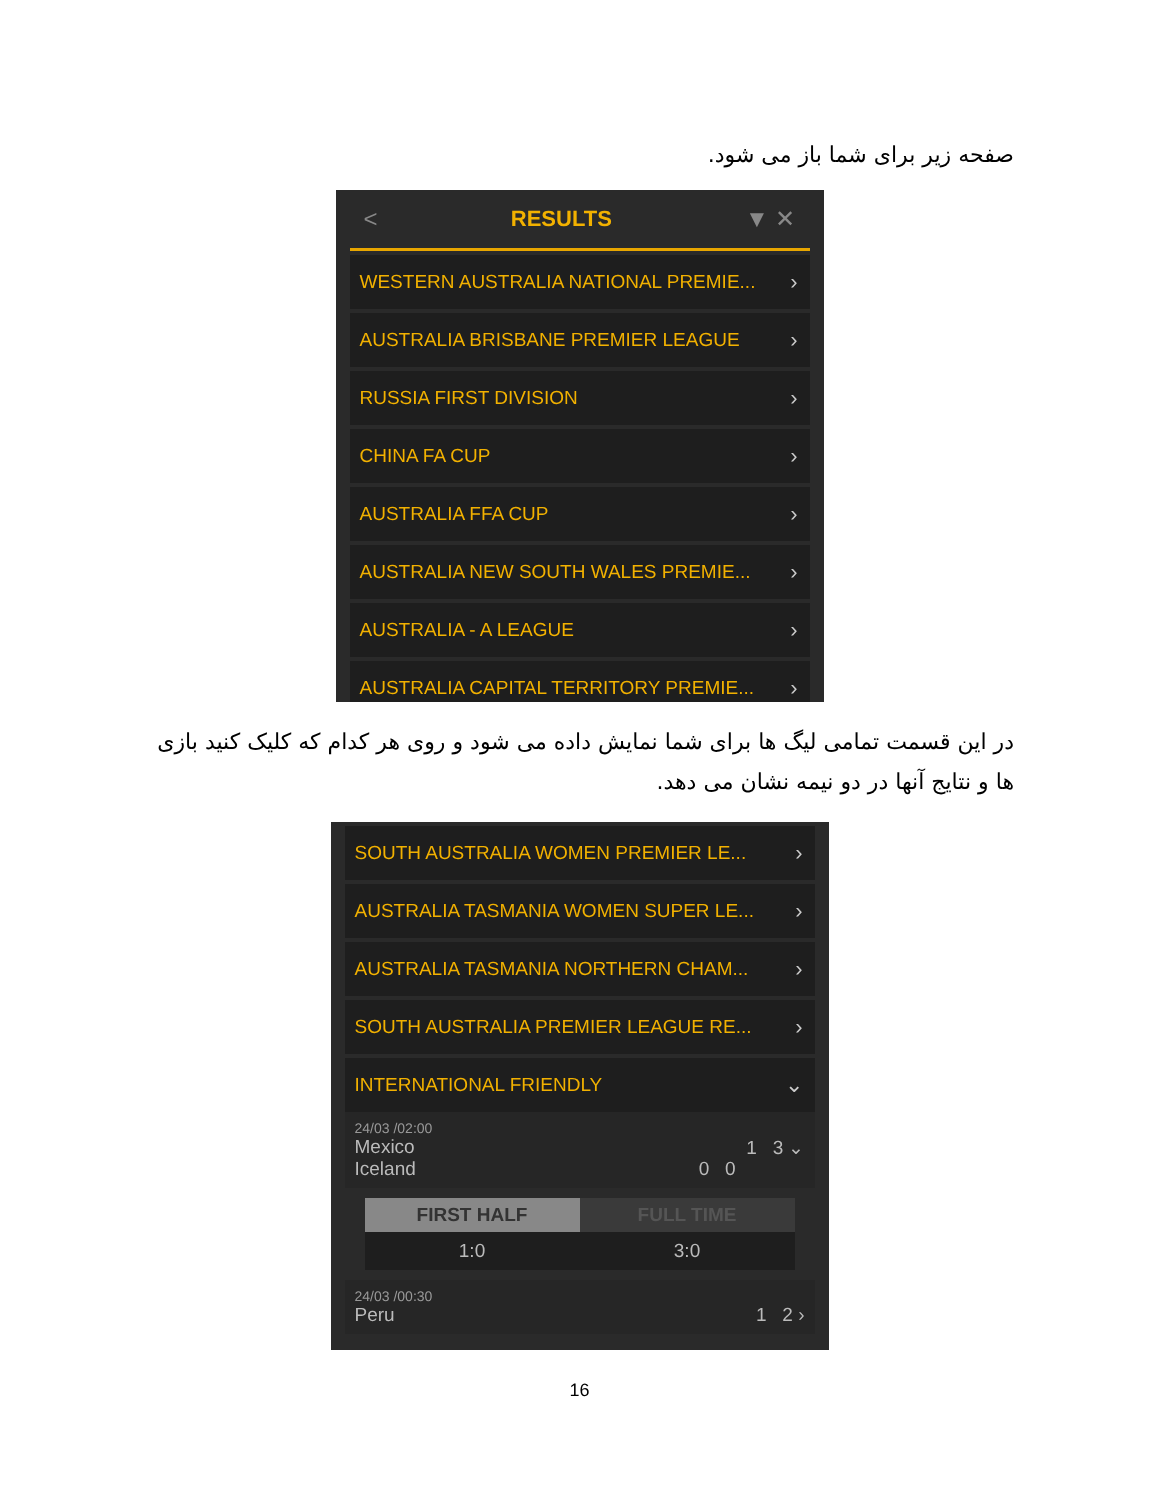صفحه زیر برای شما باز می شود.
< RESULTS ▼ ✕
WESTERN AUSTRALIA NATIONAL PREMIE... ›
AUSTRALIA BRISBANE PREMIER LEAGUE ›
RUSSIA FIRST DIVISION ›
CHINA FA CUP ›
AUSTRALIA FFA CUP ›
AUSTRALIA NEW SOUTH WALES PREMIE... ›
AUSTRALIA - A LEAGUE ›
AUSTRALIA CAPITAL TERRITORY PREMIE... ›
در این قسمت تمامی لیگ ها برای شما نمایش داده می شود و روی هر کدام که کلیک کنید بازی ها و نتایج آنها در دو نیمه نشان می دهد.
SOUTH AUSTRALIA WOMEN PREMIER LE... ›
AUSTRALIA TASMANIA WOMEN SUPER LE... ›
AUSTRALIA TASMANIA NORTHERN CHAM... ›
SOUTH AUSTRALIA PREMIER LEAGUE RE... ›
INTERNATIONAL FRIENDLY ⌄
24/03 /02:00
Mexico 1 3 ⌄
Iceland 0 0
FIRST HALF
1:0
FULL TIME
3:0
24/03 /00:30
Peru 1 2 ›
16